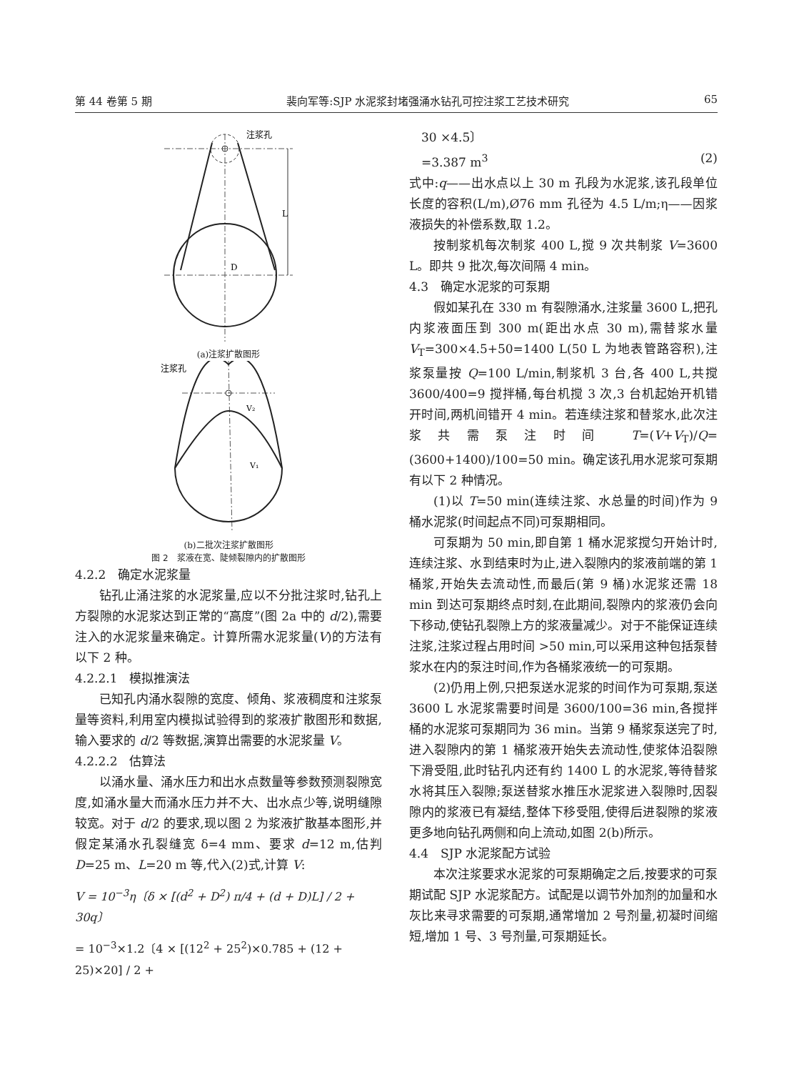第 44 卷第 5 期 裴向军等:SJP 水泥浆封堵强涌水钻孔可控注浆工艺技术研究 65
L
D
注浆孔
(a)注浆扩散图形
注浆孔
V₂
V₁
(b)二批次注浆扩散图形
图 2　浆液在宽、陡倾裂隙内的扩散图形
4.2.2　确定水泥浆量
钻孔止涌注浆的水泥浆量,应以不分批注浆时,钻孔上方裂隙的水泥浆达到正常的“高度”(图 2a 中的 d/2),需要注入的水泥浆量来确定。计算所需水泥浆量(V)的方法有以下 2 种。
4.2.2.1　模拟推演法
已知孔内涌水裂隙的宽度、倾角、浆液稠度和注浆泵量等资料,利用室内模拟试验得到的浆液扩散图形和数据,输入要求的 d/2 等数据,演算出需要的水泥浆量 V。
4.2.2.2　估算法
以涌水量、涌水压力和出水点数量等参数预测裂隙宽度,如涌水量大而涌水压力并不大、出水点少等,说明缝隙较宽。对于 d/2 的要求,现以图 2 为浆液扩散基本图形,并假定某涌水孔裂缝宽 δ=4 mm、要求 d=12 m,估判 D=25 m、L=20 m 等,代入(2)式,计算 V:
V = 10<sup>−3</sup>η〔δ × [(d<sup>2</sup> + D<sup>2</sup>) π/4 + (d + D)L] / 2 + 30q〕
= 10<sup>−3</sup>×1.2〔4 × [(12<sup>2</sup> + 25<sup>2</sup>)×0.785 + (12 + 25)×20] / 2 +
　30 ×4.5〕
　=3.387 m<sup>3</sup> (2)
式中:q——出水点以上 30 m 孔段为水泥浆,该孔段单位长度的容积(L/m),Ø76 mm 孔径为 4.5 L/m;η——因浆液损失的补偿系数,取 1.2。
按制浆机每次制浆 400 L,搅 9 次共制浆 V=3600 L。即共 9 批次,每次间隔 4 min。
4.3　确定水泥浆的可泵期
假如某孔在 330 m 有裂隙涌水,注浆量 3600 L,把孔内浆液面压到 300 m(距出水点 30 m),需替浆水量 V<sub>T</sub>=300×4.5+50=1400 L(50 L 为地表管路容积),注浆泵量按 Q=100 L/min,制浆机 3 台,各 400 L,共搅 3600/400=9 搅拌桶,每台机搅 3 次,3 台机起始开机错开时间,两机间错开 4 min。若连续注浆和替浆水,此次注浆共需泵注时间 T=(V+V<sub>T</sub>)/Q=(3600+1400)/100=50 min。确定该孔用水泥浆可泵期有以下 2 种情况。
(1)以 T=50 min(连续注浆、水总量的时间)作为 9 桶水泥浆(时间起点不同)可泵期相同。
可泵期为 50 min,即自第 1 桶水泥浆搅匀开始计时,连续注浆、水到结束时为止,进入裂隙内的浆液前端的第 1 桶浆,开始失去流动性,而最后(第 9 桶)水泥浆还需 18 min 到达可泵期终点时刻,在此期间,裂隙内的浆液仍会向下移动,使钻孔裂隙上方的浆液量减少。对于不能保证连续注浆,注浆过程占用时间 >50 min,可以采用这种包括泵替浆水在内的泵注时间,作为各桶浆液统一的可泵期。
(2)仍用上例,只把泵送水泥浆的时间作为可泵期,泵送 3600 L 水泥浆需要时间是 3600/100=36 min,各搅拌桶的水泥浆可泵期同为 36 min。当第 9 桶浆泵送完了时,进入裂隙内的第 1 桶浆液开始失去流动性,使浆体沿裂隙下滑受阻,此时钻孔内还有约 1400 L 的水泥浆,等待替浆水将其压入裂隙;泵送替浆水推压水泥浆进入裂隙时,因裂隙内的浆液已有凝结,整体下移受阻,使得后进裂隙的浆液更多地向钻孔两侧和向上流动,如图 2(b)所示。
4.4　SJP 水泥浆配方试验
本次注浆要求水泥浆的可泵期确定之后,按要求的可泵期试配 SJP 水泥浆配方。试配是以调节外加剂的加量和水灰比来寻求需要的可泵期,通常增加 2 号剂量,初凝时间缩短,增加 1 号、3 号剂量,可泵期延长。